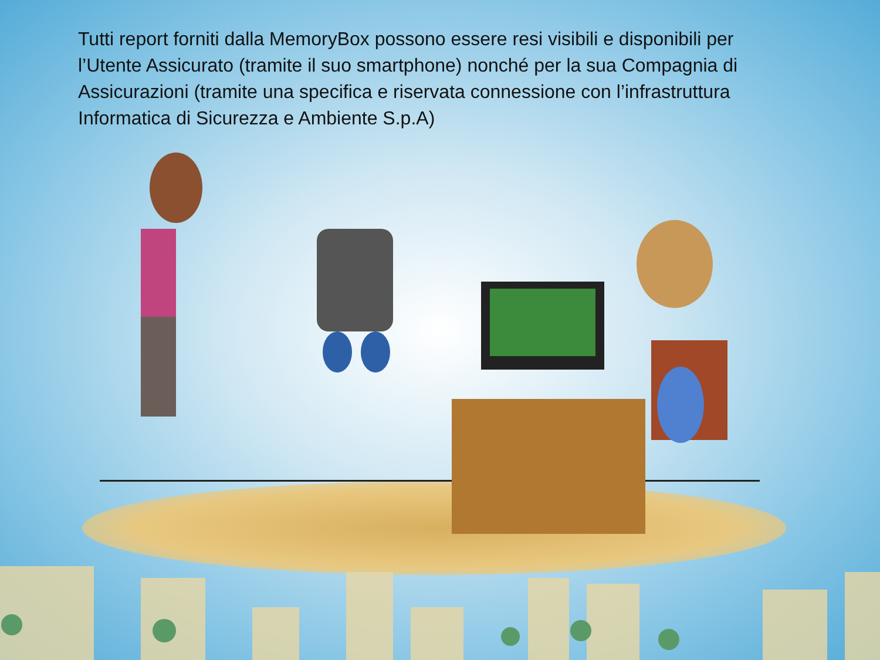Tutti report forniti dalla MemoryBox possono essere resi visibili e disponibili per l’Utente Assicurato (tramite il suo smartphone) nonché per la sua Compagnia di Assicurazioni (tramite una specifica e riservata connessione con l’infrastruttura Informatica di Sicurezza e Ambiente S.p.A)